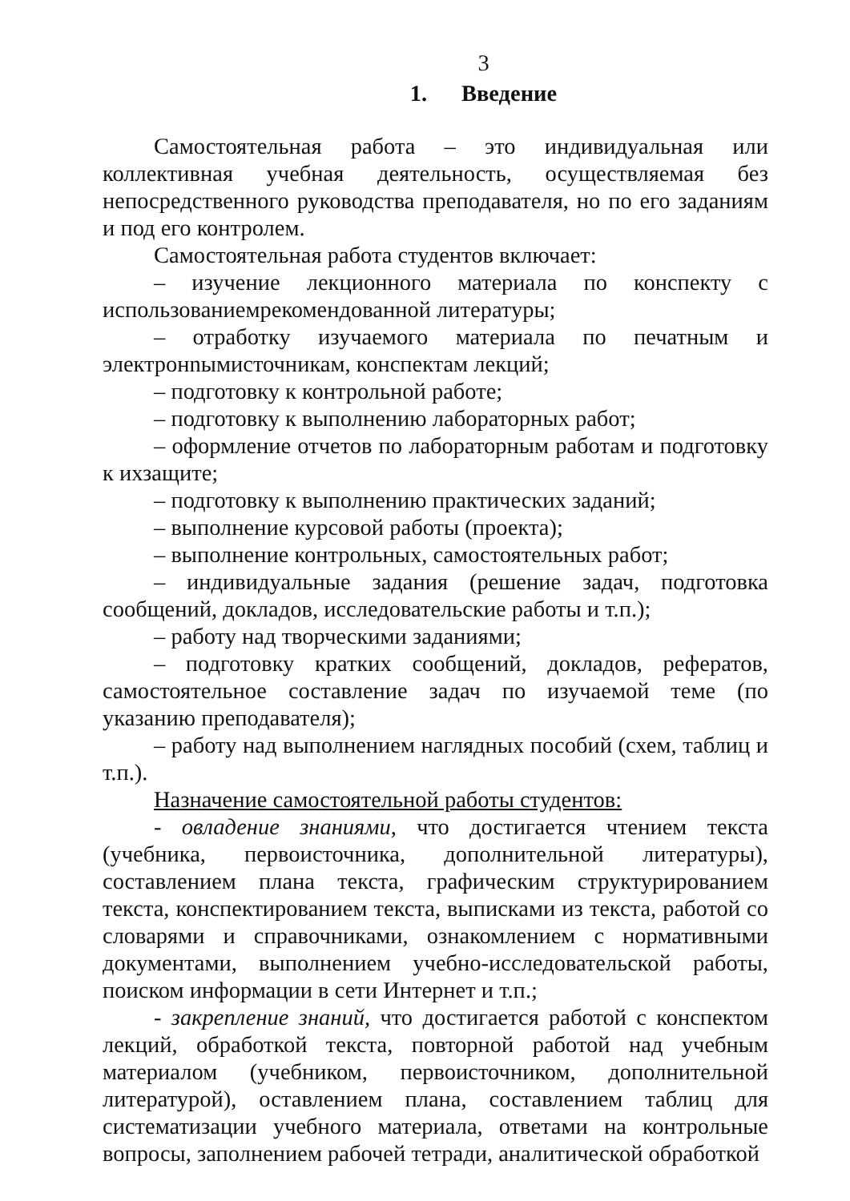3
1. Введение
Самостоятельная работа – это индивидуальная или коллективная учебная деятельность, осуществляемая без непосредственного руководства преподавателя, но по его заданиям и под его контролем.
Самостоятельная работа студентов включает:
– изучение лекционного материала по конспекту с использованиемрекомендованной литературы;
– отработку изучаемого материала по печатным и электронnымисточникам, конспектам лекций;
– подготовку к контрольной работе;
– подготовку к выполнению лабораторных работ;
– оформление отчетов по лабораторным работам и подготовку к ихзащите;
– подготовку к выполнению практических заданий;
– выполнение курсовой работы (проекта);
– выполнение контрольных, самостоятельных работ;
– индивидуальные задания (решение задач, подготовка сообщений, докладов, исследовательские работы и т.п.);
– работу над творческими заданиями;
– подготовку кратких сообщений, докладов, рефератов, самостоятельное составление задач по изучаемой теме (по указанию преподавателя);
– работу над выполнением наглядных пособий (схем, таблиц и т.п.).
Назначение самостоятельной работы студентов:
- овладение знаниями, что достигается чтением текста (учебника, первоисточника, дополнительной литературы), составлением плана текста, графическим структурированием текста, конспектированием текста, выписками из текста, работой со словарями и справочниками, ознакомлением с нормативными документами, выполнением учебно-исследовательской работы, поиском информации в сети Интернет и т.п.;
- закрепление знаний, что достигается работой с конспектом лекций, обработкой текста, повторной работой над учебным материалом (учебником, первоисточником, дополнительной литературой), оставлением плана, составлением таблиц для систематизации учебного материала, ответами на контрольные вопросы, заполнением рабочей тетради, аналитической обработкой